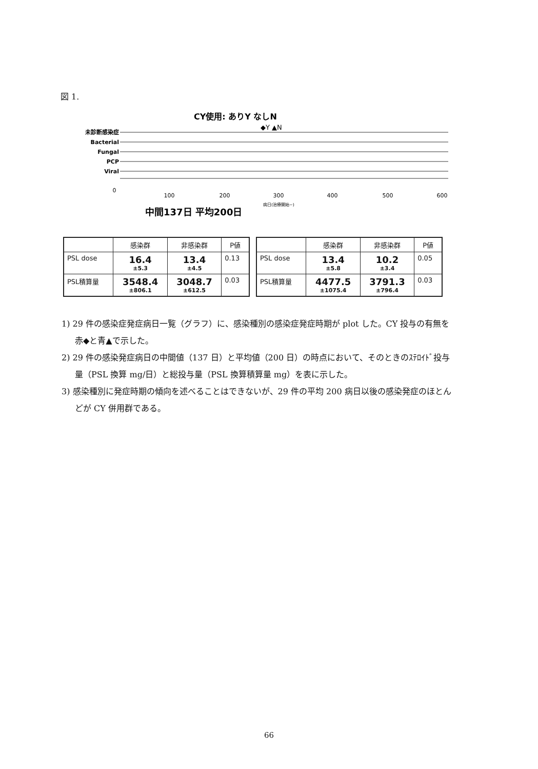図 1.
CY使用: ありY なしN
◆Y ▲N
未診断感染症
Bacterial
Fungal
PCP
Viral
0
100
200
300
400
500
600
病日(治療開始~)
中間137日 平均200日
| | 感染群 | 非感染群 | P値 |
| --- | --- | --- | --- |
| PSL dose | 16.4 ±5.3 | 13.4 ±4.5 | 0.13 |
| PSL積算量 | 3548.4 ±806.1 | 3048.7 ±612.5 | 0.03 |
| | 感染群 | 非感染群 | P値 |
| --- | --- | --- | --- |
| PSL dose | 13.4 ±5.8 | 10.2 ±3.4 | 0.05 |
| PSL積算量 | 4477.5 ±1075.4 | 3791.3 ±796.4 | 0.03 |
1) 29 件の感染症発症病日一覧（グラフ）に、感染種別の感染症発症時期が plot した。CY 投与の有無を赤◆と青▲で示した。
2) 29 件の感染発症病日の中間値（137 日）と平均値（200 日）の時点において、そのときのｽﾃﾛｲﾄﾞ投与量（PSL 換算 mg/日）と総投与量（PSL 換算積算量 mg）を表に示した。
3) 感染種別に発症時期の傾向を述べることはできないが、29 件の平均 200 病日以後の感染発症のほとんどが CY 併用群である。
66